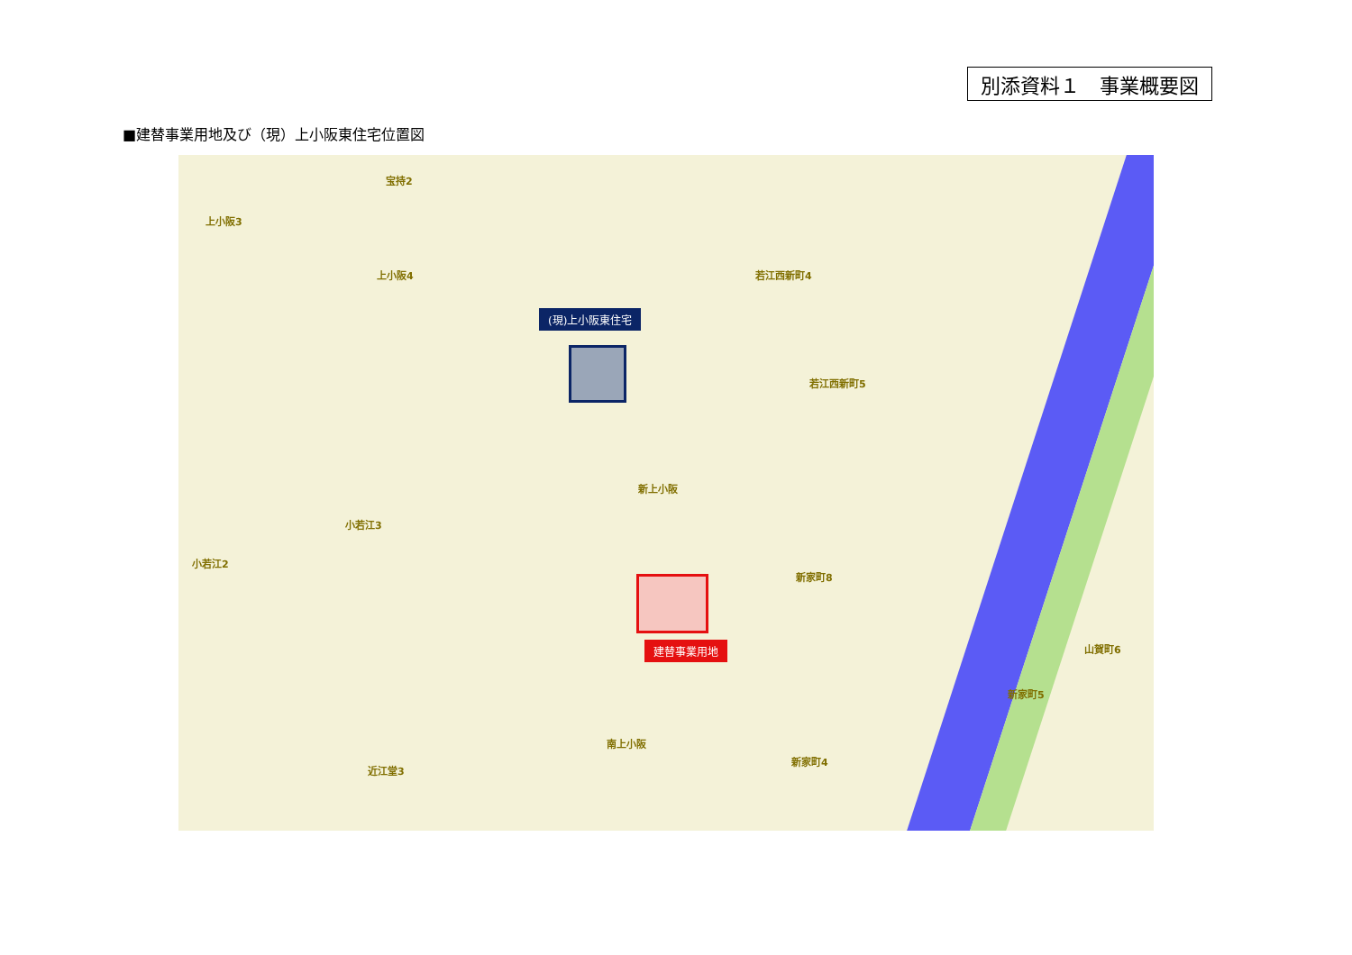別添資料１　事業概要図
■建替事業用地及び（現）上小阪東住宅位置図
(現)上小阪東住宅
建替事業用地
上小阪3
宝持2
上小阪4 若江西新町4
若江西新町5
新上小阪
小若江3
小若江2
新家町8
南上小阪
近江堂3
新家町4
新家町5
山賀町6